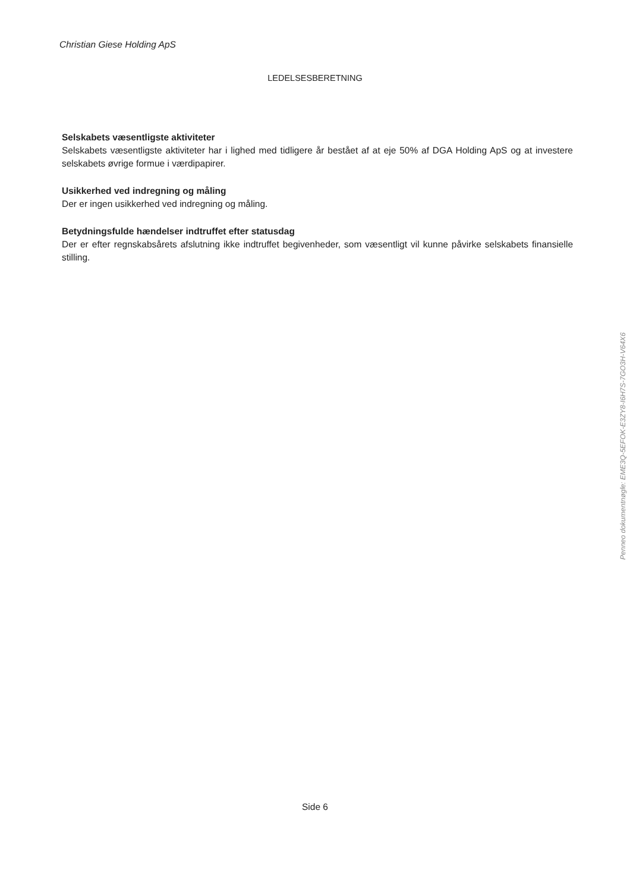Christian Giese Holding ApS
LEDELSESBERETNING
Selskabets væsentligste aktiviteter
Selskabets væsentligste aktiviteter har i lighed med tidligere år bestået af at eje 50% af DGA Holding ApS og at investere selskabets øvrige formue i værdipapirer.
Usikkerhed ved indregning og måling
Der er ingen usikkerhed ved indregning og måling.
Betydningsfulde hændelser indtruffet efter statusdag
Der er efter regnskabsårets afslutning ikke indtruffet begivenheder, som væsentligt vil kunne påvirke selskabets finansielle stilling.
Penneo dokumentnøgle: EME3Q-5EFOK-E3ZY8-I6H7S-7GO3H-V64X6
Side 6